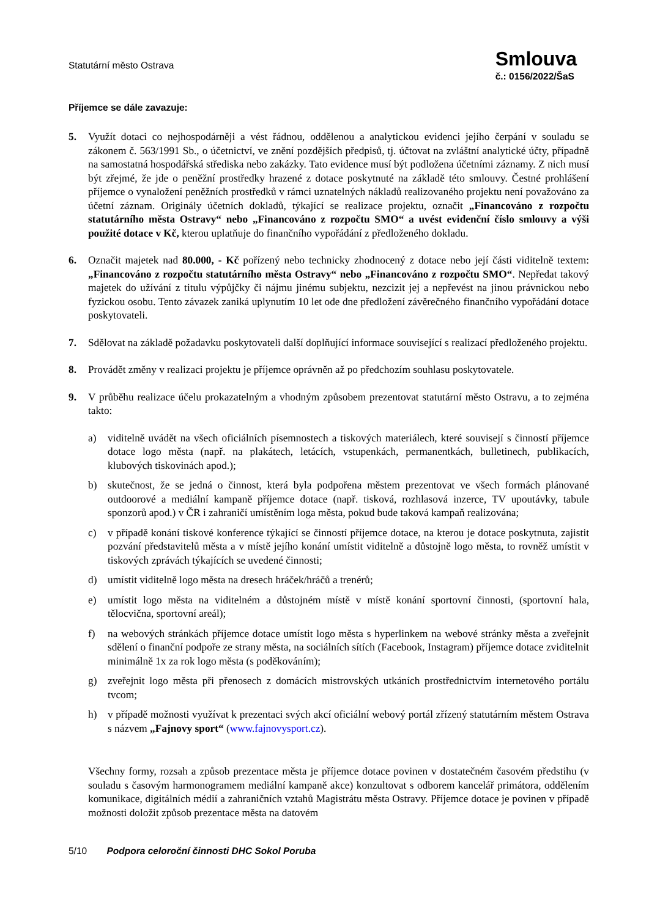Statutární město Ostrava
Smlouva
č.: 0156/2022/ŠaS
Příjemce se dále zavazuje:
5. Využít dotaci co nejhospodárněji a vést řádnou, oddělenou a analytickou evidenci jejího čerpání v souladu se zákonem č. 563/1991 Sb., o účetnictví, ve znění pozdějších předpisů, tj. účtovat na zvláštní analytické účty, případně na samostatná hospodářská střediska nebo zakázky. Tato evidence musí být podložena účetními záznamy. Z nich musí být zřejmé, že jde o peněžní prostředky hrazené z dotace poskytnuté na základě této smlouvy. Čestné prohlášení příjemce o vynaložení peněžních prostředků v rámci uznatelných nákladů realizovaného projektu není považováno za účetní záznam. Originály účetních dokladů, týkající se realizace projektu, označit „Financováno z rozpočtu statutárního města Ostravy“ nebo „Financováno z rozpočtu SMO“ a uvést evidenční číslo smlouvy a výši použité dotace v Kč, kterou uplatňuje do finančního vypořádání z předloženého dokladu.
6. Označit majetek nad 80.000, - Kč pořízený nebo technicky zhodnocený z dotace nebo její části viditelně textem: „Financováno z rozpočtu statutárního města Ostravy“ nebo „Financováno z rozpočtu SMO“. Nepředat takový majetek do užívání z titulu výpůjčky či nájmu jinému subjektu, nezcizit jej a nepřevést na jinou právnickou nebo fyzickou osobu. Tento závazek zaniká uplynutím 10 let ode dne předložení závěrečného finančního vypořádání dotace poskytovateli.
7. Sdělovat na základě požadavku poskytovateli další doplňující informace související s realizací předloženého projektu.
8. Provádět změny v realizaci projektu je příjemce oprávněn až po předchozím souhlasu poskytovatele.
9. V průběhu realizace účelu prokazatelným a vhodným způsobem prezentovat statutární město Ostravu, a to zejména takto:
a) viditelně uvádět na všech oficiálních písemnostech a tiskových materiálech, které souvisejí s činností příjemce dotace logo města (např. na plakátech, letácích, vstupenkách, permanentkách, bulletinech, publikacích, klubových tiskovinách apod.);
b) skutečnost, že se jedná o činnost, která byla podpořena městem prezentovat ve všech formách plánované outdoorové a mediální kampaně příjemce dotace (např. tisková, rozhlasová inzerce, TV upoutávky, tabule sponzorů apod.) v ČR i zahraničí umístěním loga města, pokud bude taková kampaň realizována;
c) v případě konání tiskové konference týkající se činností příjemce dotace, na kterou je dotace poskytnuta, zajistit pozvání představitelů města a v místě jejího konání umístit viditelně a důstojně logo města, to rovněž umístit v tiskových zprávách týkajících se uvedené činnosti;
d) umístit viditelně logo města na dresech hráček/hráčů a trenérů;
e) umístit logo města na viditelném a důstojném místě v místě konání sportovní činnosti, (sportovní hala, tělocvična, sportovní areál);
f) na webových stránkách příjemce dotace umístit logo města s hyperlinkem na webové stránky města a zveřejnit sdělení o finanční podpoře ze strany města, na sociálních sítích (Facebook, Instagram) příjemce dotace zviditelnit minimálně 1x za rok logo města (s poděkováním);
g) zveřejnit logo města při přenosech z domácích mistrovských utkáních prostřednictvím internetového portálu tvcom;
h) v případě možnosti využívat k prezentaci svých akcí oficiální webový portál zřízený statutárním městem Ostrava s názvem „Fajnovy sport“ (www.fajnovysport.cz).
Všechny formy, rozsah a způsob prezentace města je příjemce dotace povinen v dostatečném časovém předstihu (v souladu s časovým harmonogramem mediální kampaně akce) konzultovat s odborem kancelář primátora, oddělením komunikace, digitálních médií a zahraničních vztahů Magistrátu města Ostravy. Příjemce dotace je povinen v případě možnosti doložit způsob prezentace města na datovém
5/10 Podpora celoroční činnosti DHC Sokol Poruba